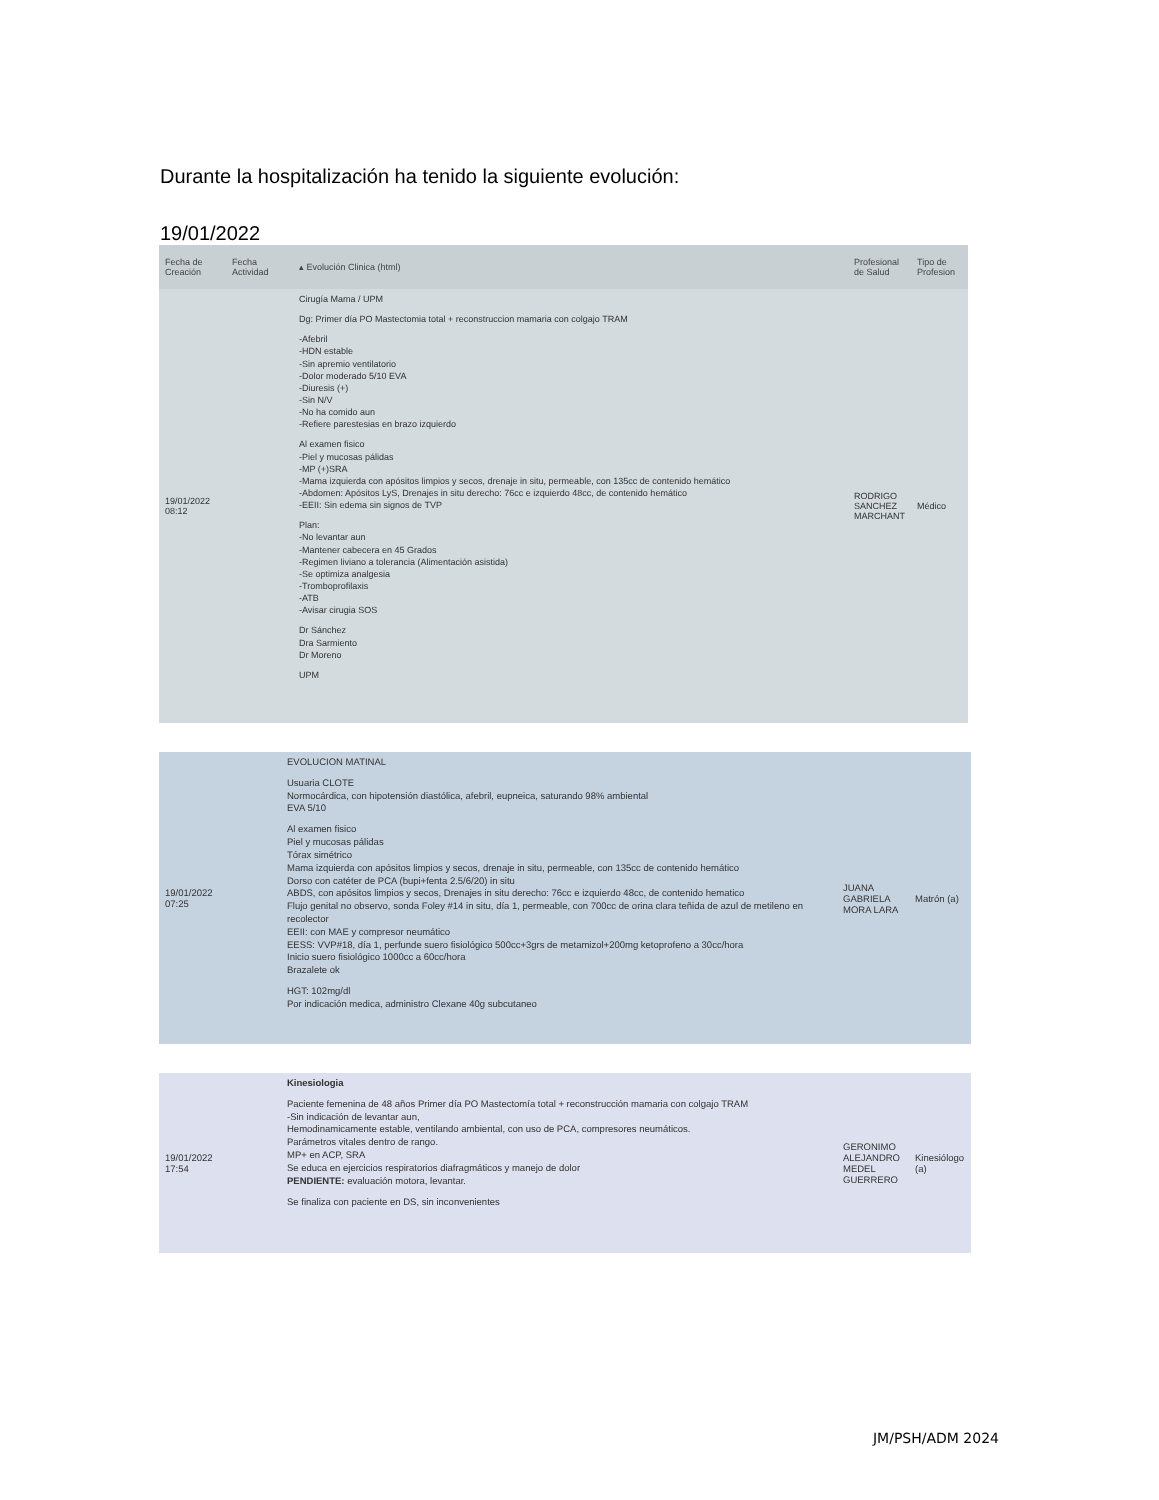Durante la hospitalización ha tenido la siguiente evolución:
19/01/2022
| Fecha de Creación | Fecha Actividad | ▴ Evolución Clinica (html) | Profesional de Salud | Tipo de Profesion |
| --- | --- | --- | --- | --- |
| 19/01/2022 08:12 | | Cirugía Mama / UPM Dg: Primer día PO Mastectomia total + reconstruccion mamaria con colgajo TRAM -Afebril -HDN estable -Sin apremio ventilatorio -Dolor moderado 5/10 EVA -Diuresis (+) -Sin N/V -No ha comido aun -Refiere parestesias en brazo izquierdo Al examen fisico -Piel y mucosas pálidas -MP (+)SRA -Mama izquierda con apósitos limpios y secos, drenaje in situ, permeable, con 135cc de contenido hemático -Abdomen: Apósitos LyS, Drenajes in situ derecho: 76cc e izquierdo 48cc, de contenido hemático -EEII: Sin edema sin signos de TVP Plan: -No levantar aun -Mantener cabecera en 45 Grados -Regimen liviano a tolerancia (Alimentación asistida) -Se optimiza analgesia -Tromboprofilaxis -ATB -Avisar cirugia SOS Dr Sánchez Dra Sarmiento Dr Moreno UPM | RODRIGO SANCHEZ MARCHANT | Médico |
| 19/01/2022 07:25 | EVOLUCION MATINAL Usuaria CLOTE Normocárdica, con hipotensión diastólica, afebril, eupneica, saturando 98% ambiental EVA 5/10 Al examen fisico Piel y mucosas pálidas Tórax simétrico Mama izquierda con apósitos limpios y secos, drenaje in situ, permeable, con 135cc de contenido hemático Dorso con catéter de PCA (bupi+fenta 2.5/6/20) in situ ABDS, con apósitos limpios y secos, Drenajes in situ derecho: 76cc e izquierdo 48cc, de contenido hematico Flujo genital no observo, sonda Foley #14 in situ, día 1, permeable, con 700cc de orina clara teñida de azul de metileno en recolector EEII: con MAE y compresor neumático EESS: VVP#18, día 1, perfunde suero fisiológico 500cc+3grs de metamizol+200mg ketoprofeno a 30cc/hora Inicio suero fisiológico 1000cc a 60cc/hora Brazalete ok HGT: 102mg/dl Por indicación medica, administro Clexane 40g subcutaneo | JUANA GABRIELA MORA LARA | Matrón (a) |
| 19/01/2022 17:54 | Kinesiologia Paciente femenina de 48 años Primer día PO Mastectomía total + reconstrucción mamaria con colgajo TRAM -Sin indicación de levantar aun, Hemodinamicamente estable, ventilando ambiental, con uso de PCA, compresores neumáticos. Parámetros vitales dentro de rango. MP+ en ACP, SRA Se educa en ejercicios respiratorios diafragmáticos y manejo de dolor PENDIENTE: evaluación motora, levantar. Se finaliza con paciente en DS, sin inconvenientes | GERONIMO ALEJANDRO MEDEL GUERRERO | Kinesiólogo (a) |
JM/PSH/ADM 2024